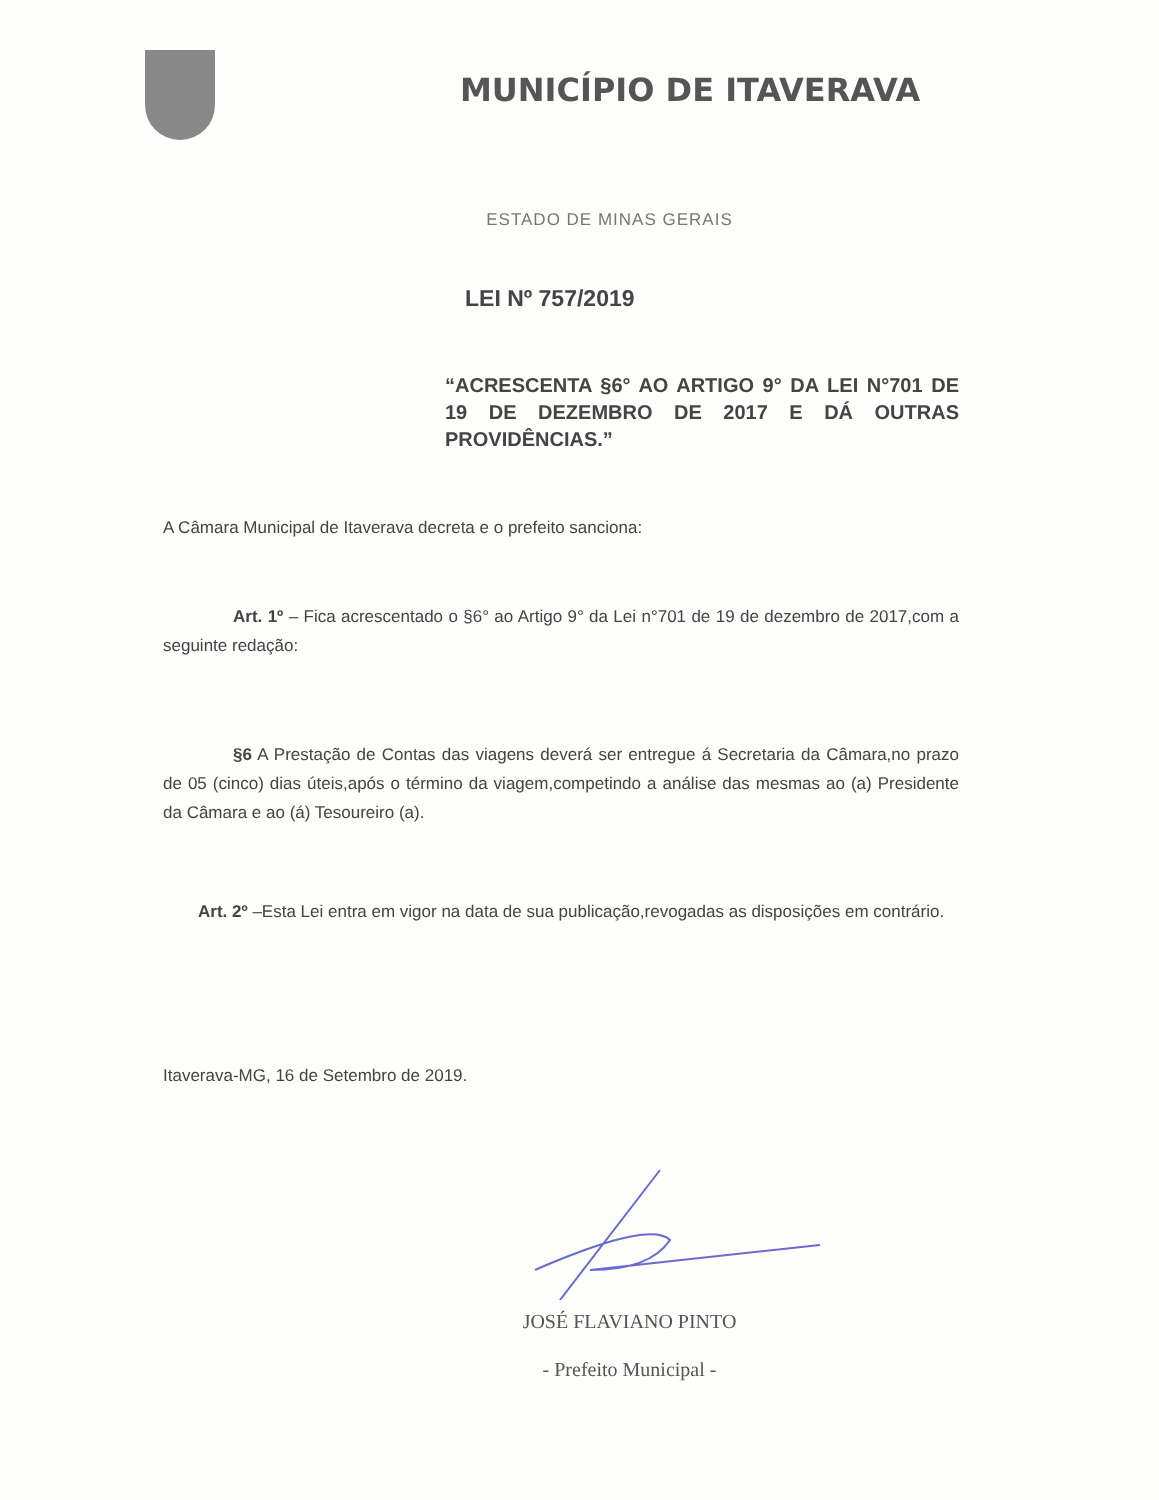MUNICÍPIO DE ITAVERAVA
ESTADO DE MINAS GERAIS
LEI Nº 757/2019
“ACRESCENTA §6° AO ARTIGO 9° DA LEI N°701 DE 19 DE DEZEMBRO DE 2017 E DÁ OUTRAS PROVIDÊNCIAS.”
A Câmara Municipal de Itaverava decreta e o prefeito sanciona:
Art. 1º – Fica acrescentado o §6° ao Artigo 9° da Lei n°701 de 19 de dezembro de 2017,com a seguinte redação:
§6 A Prestação de Contas das viagens deverá ser entregue á Secretaria da Câmara,no prazo de 05 (cinco) dias úteis,após o término da viagem,competindo a análise das mesmas ao (a) Presidente da Câmara e ao (á) Tesoureiro (a).
Art. 2º –Esta Lei entra em vigor na data de sua publicação,revogadas as disposições em contrário.
Itaverava-MG, 16 de Setembro de 2019.
JOSÉ FLAVIANO PINTO
- Prefeito Municipal -